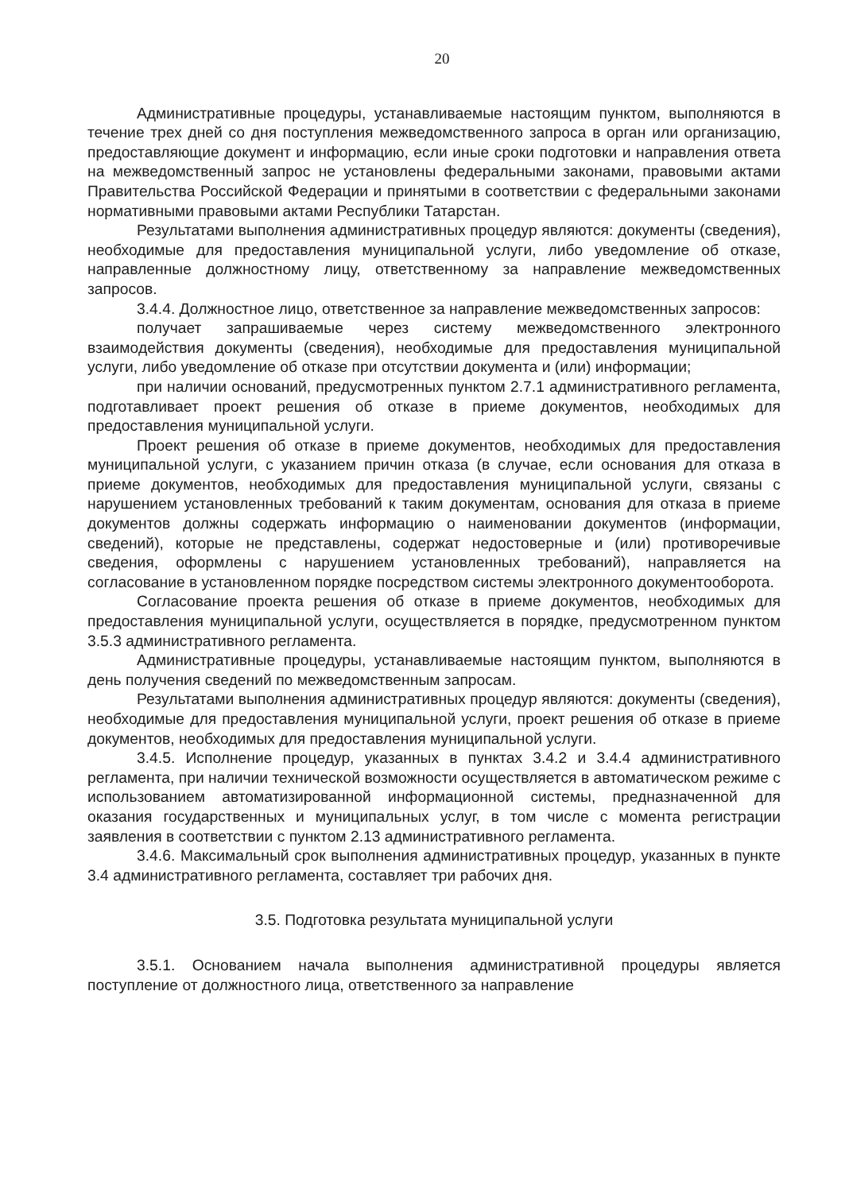20
Административные процедуры, устанавливаемые настоящим пунктом, выполняются в течение трех дней со дня поступления межведомственного запроса в орган или организацию, предоставляющие документ и информацию, если иные сроки подготовки и направления ответа на межведомственный запрос не установлены федеральными законами, правовыми актами Правительства Российской Федерации и принятыми в соответствии с федеральными законами нормативными правовыми актами Республики Татарстан.
Результатами выполнения административных процедур являются: документы (сведения), необходимые для предоставления муниципальной услуги, либо уведомление об отказе, направленные должностному лицу, ответственному за направление межведомственных запросов.
3.4.4. Должностное лицо, ответственное за направление межведомственных запросов:
получает запрашиваемые через систему межведомственного электронного взаимодействия документы (сведения), необходимые для предоставления муниципальной услуги, либо уведомление об отказе при отсутствии документа и (или) информации;
при наличии оснований, предусмотренных пунктом 2.7.1 административного регламента, подготавливает проект решения об отказе в приеме документов, необходимых для предоставления муниципальной услуги.
Проект решения об отказе в приеме документов, необходимых для предоставления муниципальной услуги, с указанием причин отказа (в случае, если основания для отказа в приеме документов, необходимых для предоставления муниципальной услуги, связаны с нарушением установленных требований к таким документам, основания для отказа в приеме документов должны содержать информацию о наименовании документов (информации, сведений), которые не представлены, содержат недостоверные и (или) противоречивые сведения, оформлены с нарушением установленных требований), направляется на согласование в установленном порядке посредством системы электронного документооборота.
Согласование проекта решения об отказе в приеме документов, необходимых для предоставления муниципальной услуги, осуществляется в порядке, предусмотренном пунктом 3.5.3 административного регламента.
Административные процедуры, устанавливаемые настоящим пунктом, выполняются в день получения сведений по межведомственным запросам.
Результатами выполнения административных процедур являются: документы (сведения), необходимые для предоставления муниципальной услуги, проект решения об отказе в приеме документов, необходимых для предоставления муниципальной услуги.
3.4.5. Исполнение процедур, указанных в пунктах 3.4.2 и 3.4.4 административного регламента, при наличии технической возможности осуществляется в автоматическом режиме с использованием автоматизированной информационной системы, предназначенной для оказания государственных и муниципальных услуг, в том числе с момента регистрации заявления в соответствии с пунктом 2.13 административного регламента.
3.4.6. Максимальный срок выполнения административных процедур, указанных в пункте 3.4 административного регламента, составляет три рабочих дня.
3.5. Подготовка результата муниципальной услуги
3.5.1. Основанием начала выполнения административной процедуры является поступление от должностного лица, ответственного за направление